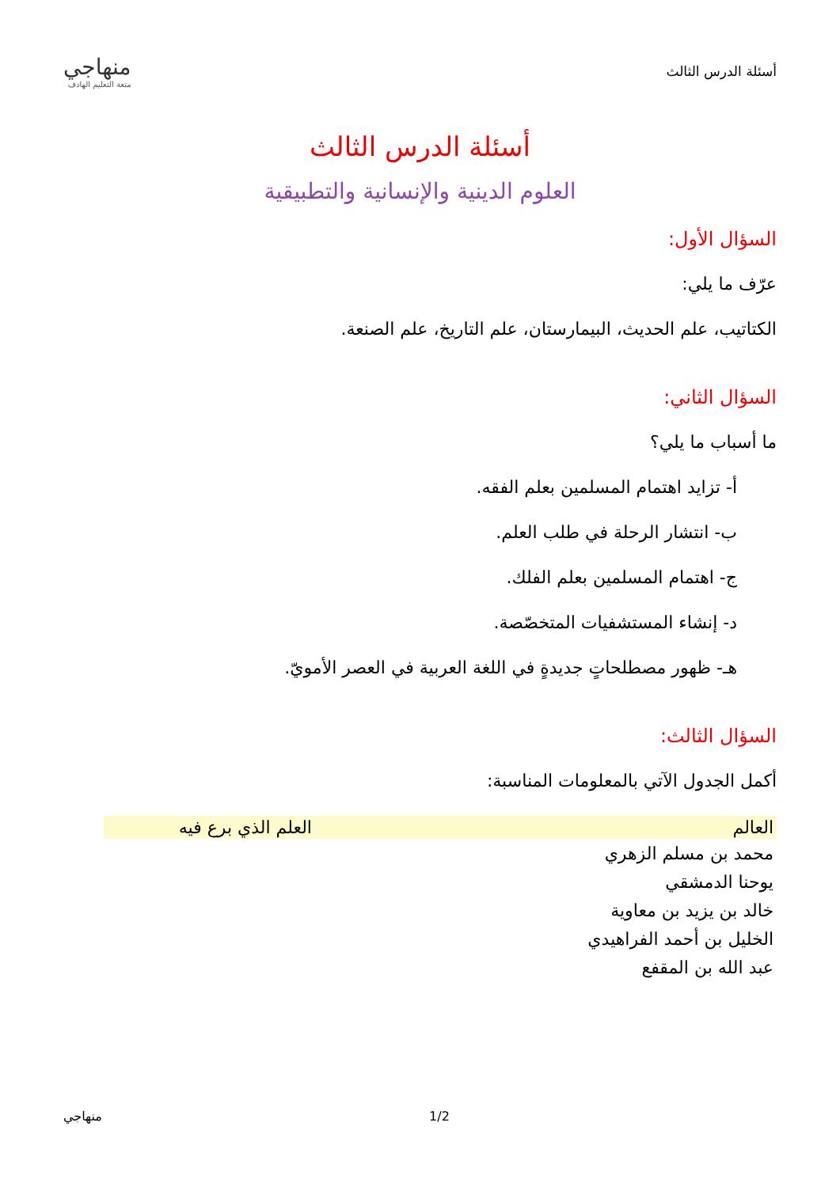أسئلة الدرس الثالث
منهاجي
متعة التعليم الهادف
أسئلة الدرس الثالث
العلوم الدينية والإنسانية والتطبيقية
السؤال الأول:
عرّف ما يلي:
الكتاتيب، علم الحديث، البيمارستان، علم التاريخ، علم الصنعة.
السؤال الثاني:
ما أسباب ما يلي؟
أ- تزايد اهتمام المسلمين بعلم الفقه.
ب- انتشار الرحلة في طلب العلم.
ج- اهتمام المسلمين بعلم الفلك.
د- إنشاء المستشفيات المتخصّصة.
هـ- ظهور مصطلحاتٍ جديدةٍ في اللغة العربية في العصر الأمويّ.
السؤال الثالث:
أكمل الجدول الآتي بالمعلومات المناسبة:
| العالم | العلم الذي برع فيه |
| --- | --- |
| محمد بن مسلم الزهري | |
| يوحنا الدمشقي | |
| خالد بن يزيد بن معاوية | |
| الخليل بن أحمد الفراهيدي | |
| عبد الله بن المقفع | |
منهاجي 1/2